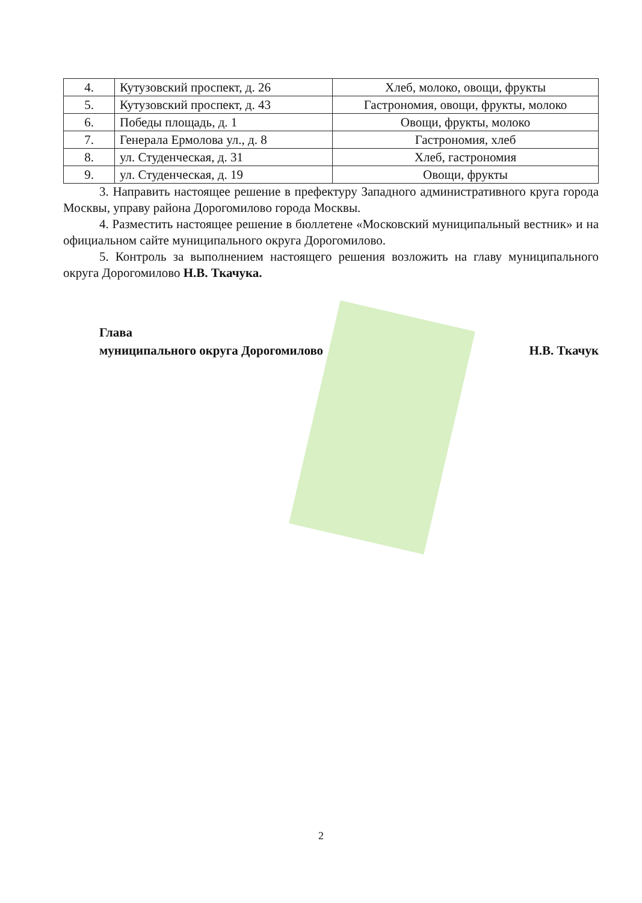| 4. | Кутузовский проспект, д. 26 | Хлеб, молоко, овощи, фрукты |
| 5. | Кутузовский проспект, д. 43 | Гастрономия, овощи, фрукты, молоко |
| 6. | Победы площадь, д. 1 | Овощи, фрукты, молоко |
| 7. | Генерала Ермолова ул., д. 8 | Гастрономия, хлеб |
| 8. | ул. Студенческая, д. 31 | Хлеб, гастрономия |
| 9. | ул. Студенческая, д. 19 | Овощи, фрукты |
3. Направить настоящее решение в префектуру Западного административного круга города Москвы, управу района Дорогомилово города Москвы.
4. Разместить настоящее решение в бюллетене «Московский муниципальный вестник» и на официальном сайте муниципального округа Дорогомилово.
5. Контроль за выполнением настоящего решения возложить на главу муниципального округа Дорогомилово Н.В. Ткачука.
Глава
муниципального округа Дорогомилово
Н.В. Ткачук
2